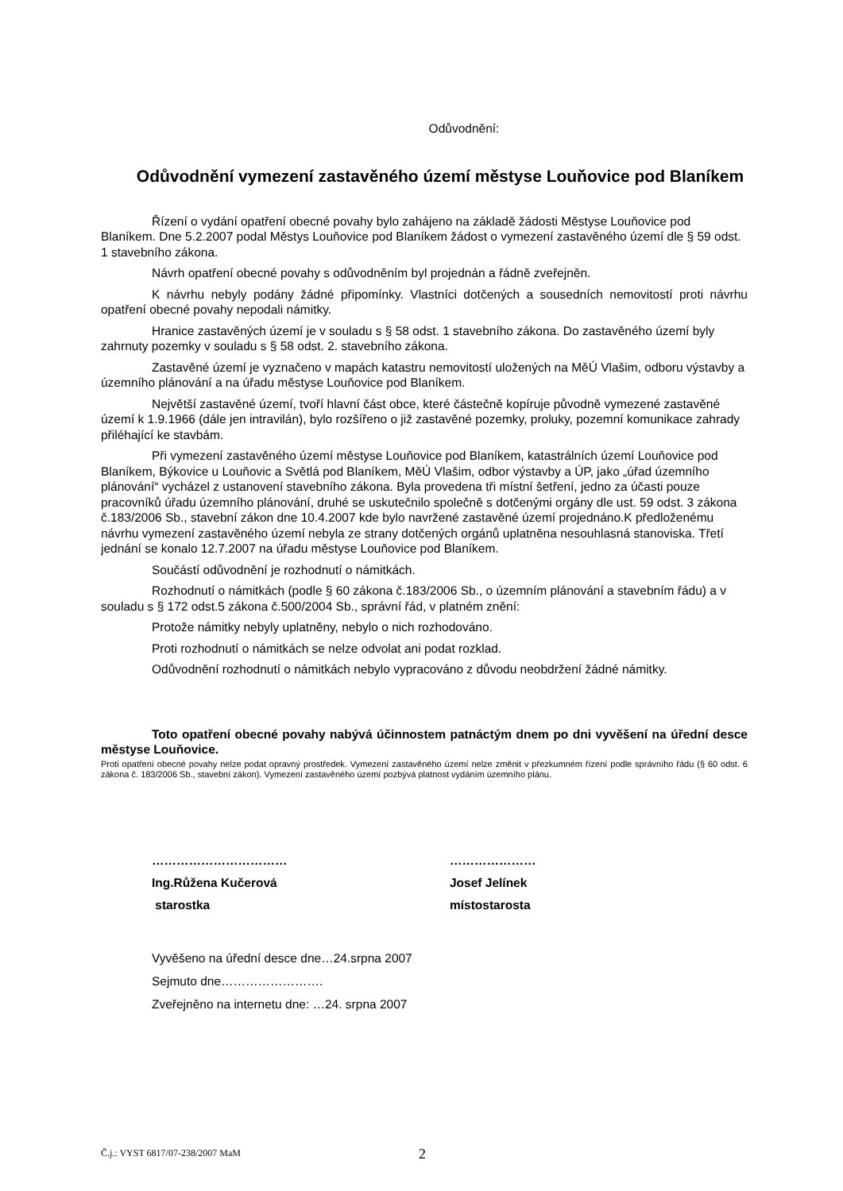Odůvodnění:
Odůvodnění vymezení zastavěného území městyse Louňovice pod Blaníkem
Řízení o vydání opatření obecné povahy bylo zahájeno na základě žádosti Městyse Louňovice pod Blaníkem. Dne 5.2.2007 podal Městys Louňovice pod Blaníkem žádost o vymezení zastavěného území dle § 59 odst. 1 stavebního zákona.
Návrh opatření obecné povahy s odůvodněním byl projednán a řádně zveřejněn.
K návrhu nebyly podány žádné připomínky. Vlastníci dotčených a sousedních nemovitostí proti návrhu opatření obecné povahy nepodali námitky.
Hranice zastavěných území je v souladu s § 58 odst. 1 stavebního zákona. Do zastavěného území byly zahrnuty pozemky v souladu s § 58 odst. 2. stavebního zákona.
Zastavěné území je vyznačeno v mapách katastru nemovitostí uložených na MěÚ Vlašim, odboru výstavby a územního plánování a na úřadu městyse Louňovice pod Blaníkem.
Největší zastavěné území, tvoří hlavní část obce, které částečně kopíruje původně vymezené zastavěné území k 1.9.1966 (dále jen intravilán), bylo rozšířeno o již zastavěné pozemky, proluky, pozemní komunikace zahrady přiléhající ke stavbám.
Při vymezení zastavěného území městyse Louňovice pod Blaníkem, katastrálních území Louňovice pod Blaníkem, Býkovice u Louňovic a Světlá pod Blaníkem, MěÚ Vlašim, odbor výstavby a ÚP, jako „úřad územního plánování“ vycházel z ustanovení stavebního zákona. Byla provedena tři místní šetření, jedno za účasti pouze pracovníků úřadu územního plánování, druhé se uskutečnilo společně s dotčenými orgány dle ust. 59 odst. 3 zákona č.183/2006 Sb., stavební zákon dne 10.4.2007 kde bylo navržené zastavěné území projednáno.K předloženému návrhu vymezení zastavěného území nebyla ze strany dotčených orgánů uplatněna nesouhlasná stanoviska. Třetí jednání se konalo 12.7.2007 na úřadu městyse Louňovice pod Blaníkem.
Součástí odůvodnění je rozhodnutí o námitkách.
Rozhodnutí o námitkách (podle § 60 zákona č.183/2006 Sb., o územním plánování a stavebním řádu) a v souladu s § 172 odst.5 zákona č.500/2004 Sb., správní řád, v platném znění:
Protože námitky nebyly uplatněny, nebylo o nich rozhodováno.
Proti rozhodnutí o námitkách se nelze odvolat ani podat rozklad.
Odůvodnění rozhodnutí o námitkách nebylo vypracováno z důvodu neobdržení žádné námitky.
Toto opatření obecné povahy nabývá účinnostem patnáctým dnem po dni vyvěšení na úřední desce městyse Louňovice.
Proti opatření obecné povahy nelze podat opravný prostředek. Vymezení zastavěného území nelze změnit v přezkumném řízení podle správního řádu (§ 60 odst. 6 zákona č. 183/2006 Sb., stavební zákon). Vymezení zastavěného území pozbývá platnost vydáním územního plánu.
……………………………
Ing.Růžena Kučerová
starostka
…………………
Josef Jelínek
místostarosta
Vyvěšeno na úřední desce dne…24.srpna 2007
Sejmuto dne…………………….
Zveřejněno na internetu dne: …24. srpna 2007
Č.j.: VYST 6817/07-238/2007 MaM 2